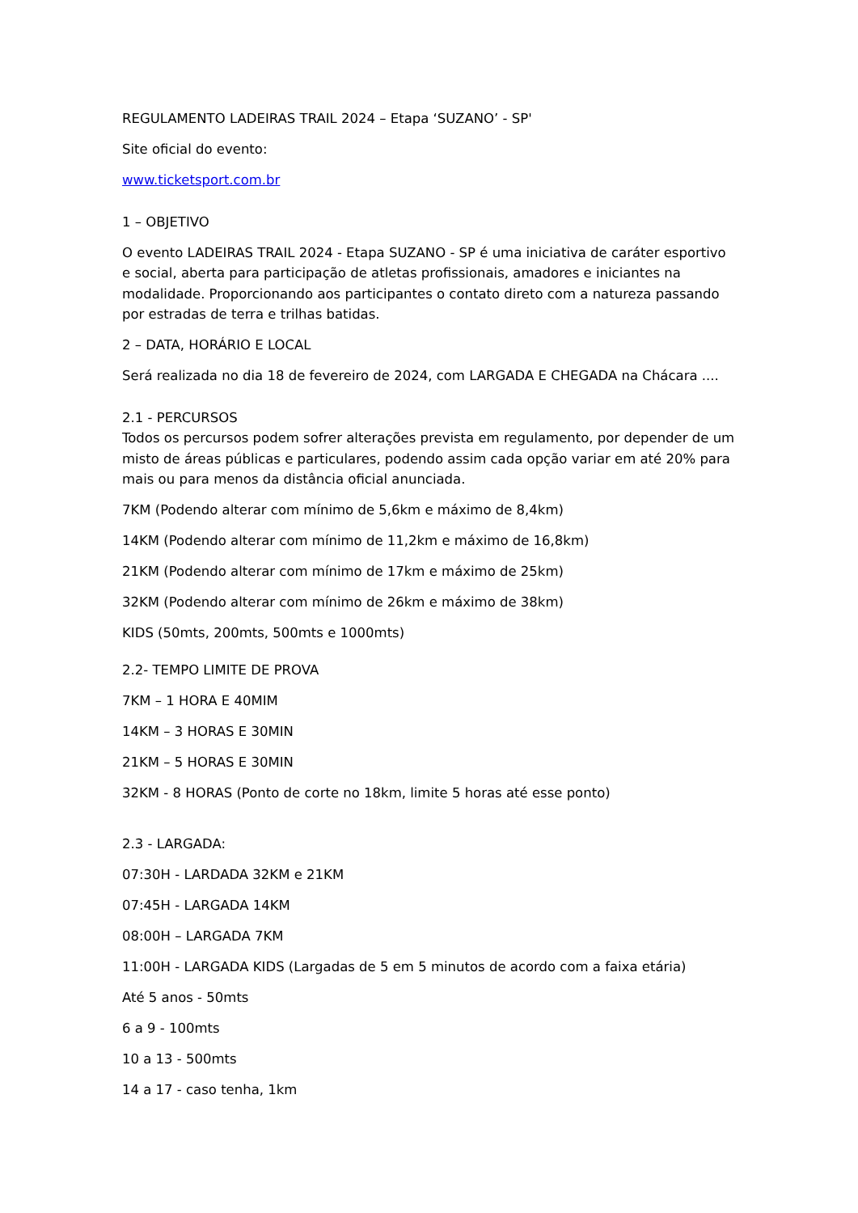REGULAMENTO LADEIRAS TRAIL 2024 – Etapa ‘SUZANO’ - SP'
Site oficial do evento:
www.ticketsport.com.br
1 – OBJETIVO
O evento LADEIRAS TRAIL 2024 - Etapa SUZANO - SP é uma iniciativa de caráter esportivo e social, aberta para participação de atletas profissionais, amadores e iniciantes na modalidade. Proporcionando aos participantes o contato direto com a natureza passando por estradas de terra e trilhas batidas.
2 – DATA, HORÁRIO E LOCAL
Será realizada no dia 18 de fevereiro de 2024, com LARGADA E CHEGADA na Chácara ....
2.1 - PERCURSOS
Todos os percursos podem sofrer alterações prevista em regulamento, por depender de um misto de áreas públicas e particulares, podendo assim cada opção variar em até 20% para mais ou para menos da distância oficial anunciada.
7KM (Podendo alterar com mínimo de 5,6km e máximo de 8,4km)
14KM (Podendo alterar com mínimo de 11,2km e máximo de 16,8km)
21KM (Podendo alterar com mínimo de 17km e máximo de 25km)
32KM (Podendo alterar com mínimo de 26km e máximo de 38km)
KIDS (50mts, 200mts, 500mts e 1000mts)
2.2- TEMPO LIMITE DE PROVA
7KM – 1 HORA E 40MIM
14KM – 3 HORAS E 30MIN
21KM – 5 HORAS E 30MIN
32KM - 8 HORAS (Ponto de corte no 18km, limite 5 horas até esse ponto)
2.3 - LARGADA:
07:30H - LARDADA 32KM e 21KM
07:45H - LARGADA 14KM
08:00H – LARGADA 7KM
11:00H - LARGADA KIDS (Largadas de 5 em 5 minutos de acordo com a faixa etária)
Até 5 anos - 50mts
6 a 9 - 100mts
10 a 13 - 500mts
14 a 17 - caso tenha, 1km